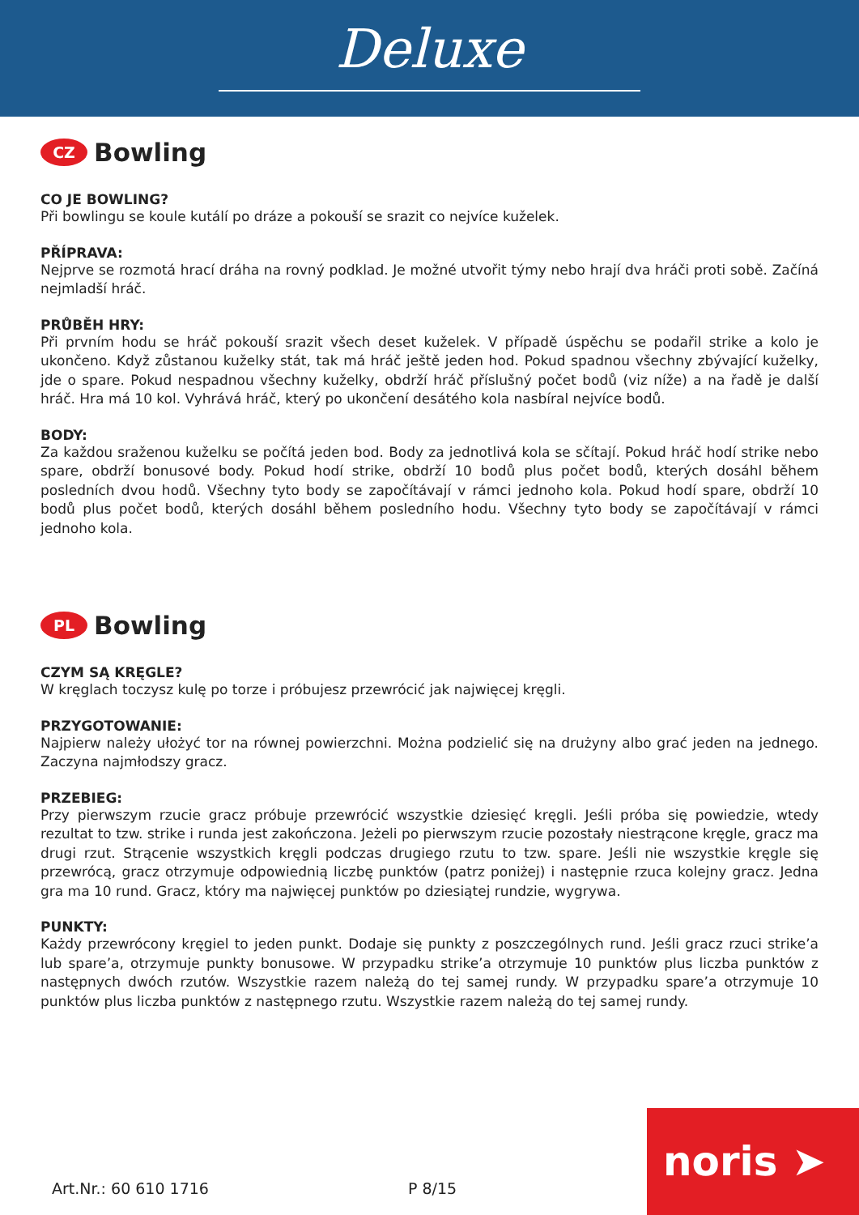Deluxe
CZ
Bowling
CO JE BOWLING?
Při bowlingu se koule kutálí po dráze a pokouší se srazit co nejvíce kuželek.
PŘÍPRAVA:
Nejprve se rozmotá hrací dráha na rovný podklad. Je možné utvořit týmy nebo hrají dva hráči proti sobě. Začíná nejmladší hráč.
PRŮBĚH HRY:
Při prvním hodu se hráč pokouší srazit všech deset kuželek. V případě úspěchu se podařil strike a kolo je ukončeno. Když zůstanou kuželky stát, tak má hráč ještě jeden hod. Pokud spadnou všechny zbývající kuželky, jde o spare. Pokud nespadnou všechny kuželky, obdrží hráč příslušný počet bodů (viz níže) a na řadě je další hráč. Hra má 10 kol. Vyhrává hráč, který po ukončení desátého kola nasbíral nejvíce bodů.
BODY:
Za každou sraženou kuželku se počítá jeden bod. Body za jednotlivá kola se sčítají. Pokud hráč hodí strike nebo spare, obdrží bonusové body. Pokud hodí strike, obdrží 10 bodů plus počet bodů, kterých dosáhl během posledních dvou hodů. Všechny tyto body se započítávají v rámci jednoho kola. Pokud hodí spare, obdrží 10 bodů plus počet bodů, kterých dosáhl během posledního hodu. Všechny tyto body se započítávají v rámci jednoho kola.
PL
Bowling
CZYM SĄ KRĘGLE?
W kręglach toczysz kulę po torze i próbujesz przewrócić jak najwięcej kręgli.
PRZYGOTOWANIE:
Najpierw należy ułożyć tor na równej powierzchni. Można podzielić się na drużyny albo grać jeden na jednego. Zaczyna najmłodszy gracz.
PRZEBIEG:
Przy pierwszym rzucie gracz próbuje przewrócić wszystkie dziesięć kręgli. Jeśli próba się powiedzie, wtedy rezultat to tzw. strike i runda jest zakończona. Jeżeli po pierwszym rzucie pozostały niestrącone kręgle, gracz ma drugi rzut. Strącenie wszystkich kręgli podczas drugiego rzutu to tzw. spare. Jeśli nie wszystkie kręgle się przewrócą, gracz otrzymuje odpowiednią liczbę punktów (patrz poniżej) i następnie rzuca kolejny gracz. Jedna gra ma 10 rund. Gracz, który ma najwięcej punktów po dziesiątej rundzie, wygrywa.
PUNKTY:
Każdy przewrócony kręgiel to jeden punkt. Dodaje się punkty z poszczególnych rund. Jeśli gracz rzuci strike’a lub spare’a, otrzymuje punkty bonusowe. W przypadku strike’a otrzymuje 10 punktów plus liczba punktów z następnych dwóch rzutów. Wszystkie razem należą do tej samej rundy. W przypadku spare’a otrzymuje 10 punktów plus liczba punktów z następnego rzutu. Wszystkie razem należą do tej samej rundy.
Art.Nr.: 60 610 1716 P 8/15 noris ➤